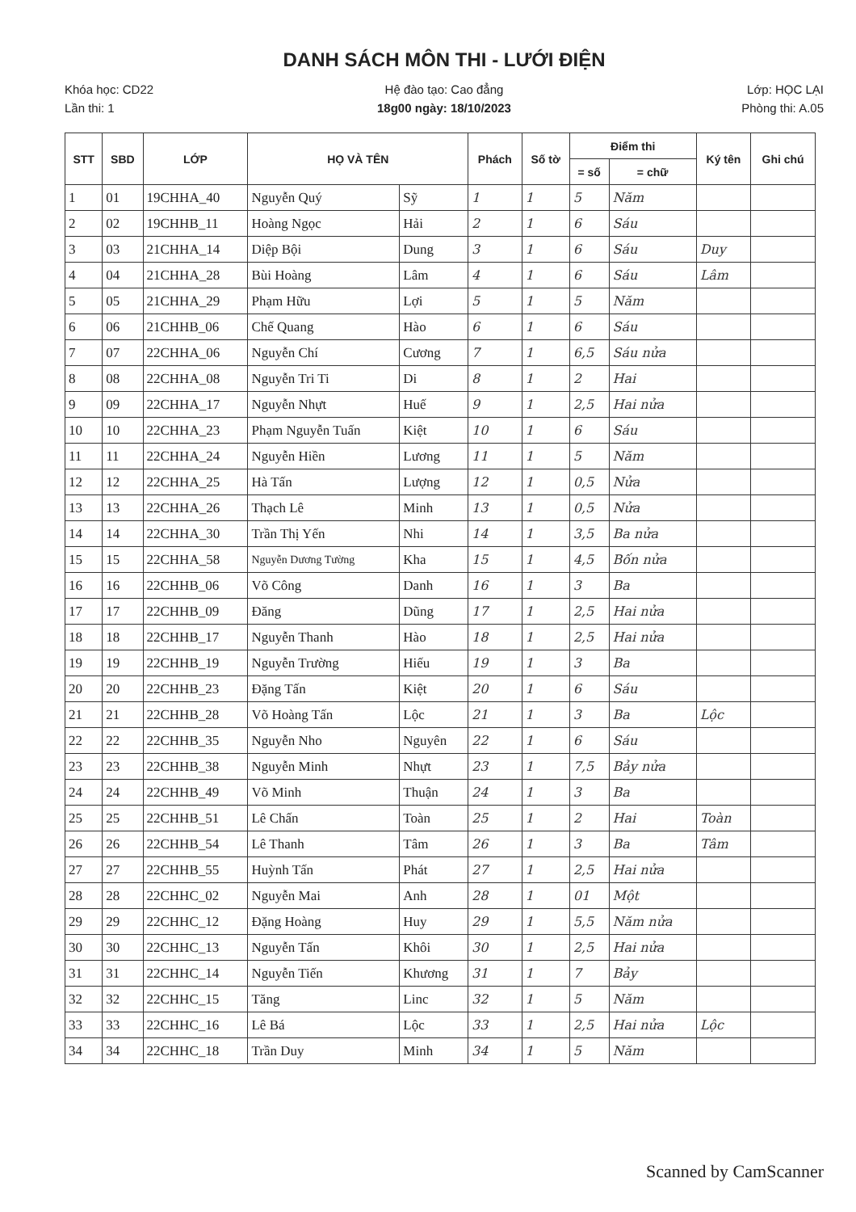DANH SÁCH MÔN THI - LƯỚI ĐIỆN
Khóa học: CD22 Hệ đào tạo: Cao đẳng Lớp: HỌC LẠI
Lần thi: 1 18g00 ngày: 18/10/2023 Phòng thi: A.05
| STT | SBD | LỚP | HỌ VÀ TÊN | | Phách | Số tờ | Điểm thi | | Ký tên | Ghi chú |
| --- | --- | --- | --- | --- | --- | --- | --- | --- | --- | --- |
| | | | | | | | = số | = chữ | | |
| 1 | 01 | 19CHHA_40 | Nguyễn Quý | Sỹ | 1 | 1 | 5 | Năm | | |
| 2 | 02 | 19CHHB_11 | Hoàng Ngọc | Hải | 2 | 1 | 6 | Sáu | | |
| 3 | 03 | 21CHHA_14 | Diệp Bội | Dung | 3 | 1 | 6 | Sáu | Duy | |
| 4 | 04 | 21CHHA_28 | Bùi Hoàng | Lâm | 4 | 1 | 6 | Sáu | Lâm | |
| 5 | 05 | 21CHHA_29 | Phạm Hữu | Lợi | 5 | 1 | 5 | Năm | | |
| 6 | 06 | 21CHHB_06 | Chế Quang | Hào | 6 | 1 | 6 | Sáu | | |
| 7 | 07 | 22CHHA_06 | Nguyễn Chí | Cương | 7 | 1 | 6,5 | Sáu nửa | | |
| 8 | 08 | 22CHHA_08 | Nguyễn Tri Ti | Di | 8 | 1 | 2 | Hai | | |
| 9 | 09 | 22CHHA_17 | Nguyễn Nhựt | Huế | 9 | 1 | 2,5 | Hai nửa | | |
| 10 | 10 | 22CHHA_23 | Phạm Nguyễn Tuấn | Kiệt | 10 | 1 | 6 | Sáu | | |
| 11 | 11 | 22CHHA_24 | Nguyễn Hiền | Lương | 11 | 1 | 5 | Năm | | |
| 12 | 12 | 22CHHA_25 | Hà Tấn | Lượng | 12 | 1 | 0,5 | Nửa | | |
| 13 | 13 | 22CHHA_26 | Thạch Lê | Minh | 13 | 1 | 0,5 | Nửa | | |
| 14 | 14 | 22CHHA_30 | Trần Thị Yến | Nhi | 14 | 1 | 3,5 | Ba nửa | | |
| 15 | 15 | 22CHHA_58 | Nguyễn Dương Tường | Kha | 15 | 1 | 4,5 | Bốn nửa | | |
| 16 | 16 | 22CHHB_06 | Võ Công | Danh | 16 | 1 | 3 | Ba | | |
| 17 | 17 | 22CHHB_09 | Đăng | Dũng | 17 | 1 | 2,5 | Hai nửa | | |
| 18 | 18 | 22CHHB_17 | Nguyễn Thanh | Hào | 18 | 1 | 2,5 | Hai nửa | | |
| 19 | 19 | 22CHHB_19 | Nguyễn Trường | Hiếu | 19 | 1 | 3 | Ba | | |
| 20 | 20 | 22CHHB_23 | Đặng Tấn | Kiệt | 20 | 1 | 6 | Sáu | | |
| 21 | 21 | 22CHHB_28 | Võ Hoàng Tấn | Lộc | 21 | 1 | 3 | Ba | Lộc | |
| 22 | 22 | 22CHHB_35 | Nguyễn Nho | Nguyên | 22 | 1 | 6 | Sáu | | |
| 23 | 23 | 22CHHB_38 | Nguyễn Minh | Nhựt | 23 | 1 | 7,5 | Bảy nửa | | |
| 24 | 24 | 22CHHB_49 | Võ Minh | Thuận | 24 | 1 | 3 | Ba | | |
| 25 | 25 | 22CHHB_51 | Lê Chấn | Toàn | 25 | 1 | 2 | Hai | Toàn | |
| 26 | 26 | 22CHHB_54 | Lê Thanh | Tâm | 26 | 1 | 3 | Ba | Tâm | |
| 27 | 27 | 22CHHB_55 | Huỳnh Tấn | Phát | 27 | 1 | 2,5 | Hai nửa | | |
| 28 | 28 | 22CHHC_02 | Nguyễn Mai | Anh | 28 | 1 | 01 | Một | | |
| 29 | 29 | 22CHHC_12 | Đặng Hoàng | Huy | 29 | 1 | 5,5 | Năm nửa | | |
| 30 | 30 | 22CHHC_13 | Nguyễn Tấn | Khôi | 30 | 1 | 2,5 | Hai nửa | | |
| 31 | 31 | 22CHHC_14 | Nguyễn Tiến | Khương | 31 | 1 | 7 | Bảy | | |
| 32 | 32 | 22CHHC_15 | Tăng | Linc | 32 | 1 | 5 | Năm | | |
| 33 | 33 | 22CHHC_16 | Lê Bá | Lộc | 33 | 1 | 2,5 | Hai nửa | Lộc | |
| 34 | 34 | 22CHHC_18 | Trần Duy | Minh | 34 | 1 | 5 | Năm | | |
Scanned by CamScanner